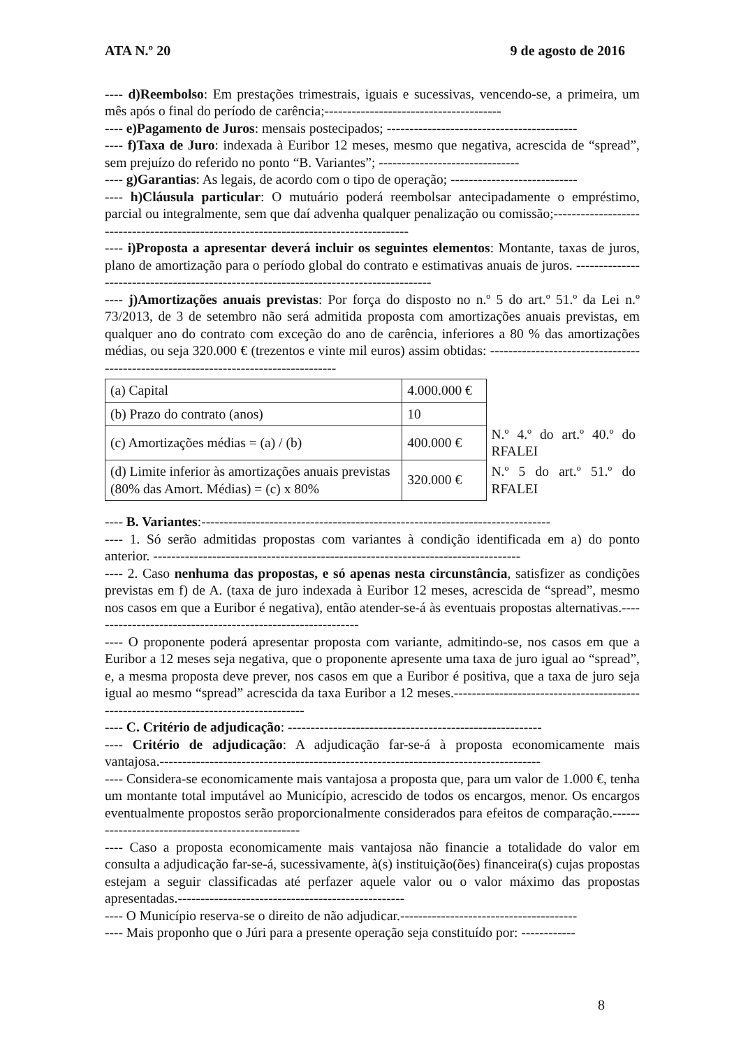ATA N.º 20 9 de agosto de 2016
---- d)Reembolso: Em prestações trimestrais, iguais e sucessivas, vencendo-se, a primeira, um mês após o final do período de carência;---------------------------------------
---- e)Pagamento de Juros: mensais postecipados; ------------------------------------------
---- f)Taxa de Juro: indexada à Euribor 12 meses, mesmo que negativa, acrescida de “spread”, sem prejuízo do referido no ponto “B. Variantes”; -------------------------------
---- g)Garantias: As legais, de acordo com o tipo de operação; ----------------------------
---- h)Cláusula particular: O mutuário poderá reembolsar antecipadamente o empréstimo, parcial ou integralmente, sem que daí advenha qualquer penalização ou comissão;--------------------------------------------------------------------------------------
---- i)Proposta a apresentar deverá incluir os seguintes elementos: Montante, taxas de juros, plano de amortização para o período global do contrato e estimativas anuais de juros. --------------------------------------------------------------------------------------
---- j)Amortizações anuais previstas: Por força do disposto no n.º 5 do art.º 51.º da Lei n.º 73/2013, de 3 de setembro não será admitida proposta com amortizações anuais previstas, em qualquer ano do contrato com exceção do ano de carência, inferiores a 80 % das amortizações médias, ou seja 320.000 € (trezentos e vinte mil euros) assim obtidas: ------------------------------------------------------------------------------------
| (a) Capital | 4.000.000 € | |
| (b) Prazo do contrato (anos) | 10 | |
| (c) Amortizações médias = (a) / (b) | 400.000 € | N.º 4.º do art.º 40.º do RFALEI |
| (d) Limite inferior às amortizações anuais previstas (80% das Amort. Médias) = (c) x 80% | 320.000 € | N.º 5 do art.º 51.º do RFALEI |
---- B. Variantes:-----------------------------------------------------------------------------
---- 1. Só serão admitidas propostas com variantes à condição identificada em a) do ponto anterior. ---------------------------------------------------------------------------------
---- 2. Caso nenhuma das propostas, e só apenas nesta circunstância, satisfizer as condições previstas em f) de A. (taxa de juro indexada à Euribor 12 meses, acrescida de “spread”, mesmo nos casos em que a Euribor é negativa), então atender-se-á às eventuais propostas alternativas.------------------------------------------------------------
---- O proponente poderá apresentar proposta com variante, admitindo-se, nos casos em que a Euribor a 12 meses seja negativa, que o proponente apresente uma taxa de juro igual ao “spread”, e, a mesma proposta deve prever, nos casos em que a Euribor é positiva, que a taxa de juro seja igual ao mesmo “spread” acrescida da taxa Euribor a 12 meses.-------------------------------------------------------------------------------------
---- C. Critério de adjudicação: --------------------------------------------------------
---- Critério de adjudicação: A adjudicação far-se-á à proposta economicamente mais vantajosa.------------------------------------------------------------------------------------
---- Considera-se economicamente mais vantajosa a proposta que, para um valor de 1.000 €, tenha um montante total imputável ao Município, acrescido de todos os encargos, menor. Os encargos eventualmente propostos serão proporcionalmente considerados para efeitos de comparação.-------------------------------------------------
---- Caso a proposta economicamente mais vantajosa não financie a totalidade do valor em consulta a adjudicação far-se-á, sucessivamente, à(s) instituição(ões) financeira(s) cujas propostas estejam a seguir classificadas até perfazer aquele valor ou o valor máximo das propostas apresentadas.--------------------------------------------------
---- O Município reserva-se o direito de não adjudicar.---------------------------------------
---- Mais proponho que o Júri para a presente operação seja constituído por: ------------
8